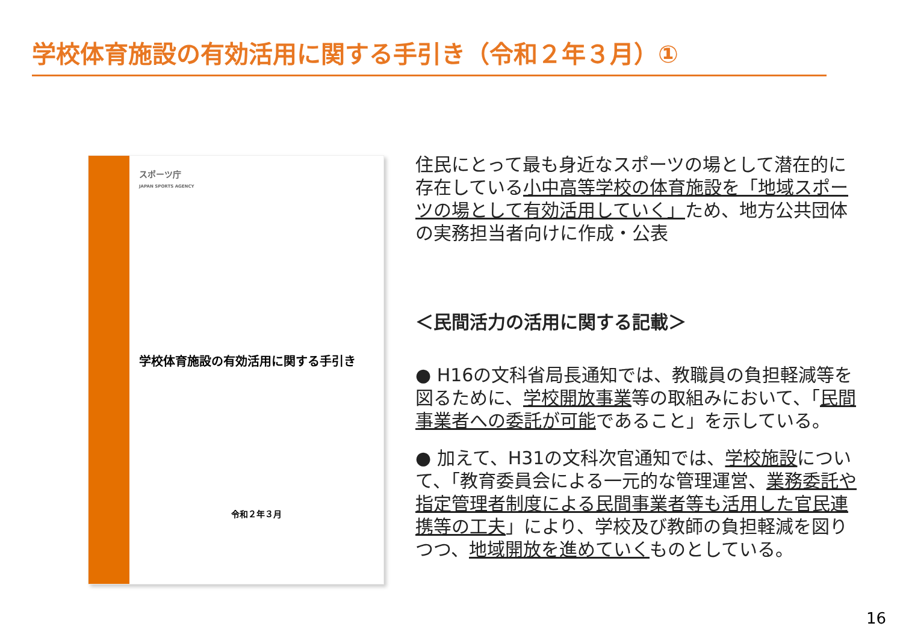学校体育施設の有効活用に関する手引き（令和２年３月）①
スポーツ庁
JAPAN SPORTS AGENCY
学校体育施設の有効活用に関する手引き
令和２年３月
住民にとって最も身近なスポーツの場として潜在的に存在している小中高等学校の体育施設を「地域スポーツの場として有効活用していく」ため、地方公共団体の実務担当者向けに作成・公表
＜民間活力の活用に関する記載＞
● H16の文科省局長通知では、教職員の負担軽減等を図るために、学校開放事業等の取組みにおいて、「民間事業者への委託が可能であること」を示している。
● 加えて、H31の文科次官通知では、学校施設について、「教育委員会による一元的な管理運営、業務委託や指定管理者制度による民間事業者等も活用した官民連携等の工夫」により、学校及び教師の負担軽減を図りつつ、地域開放を進めていくものとしている。
16